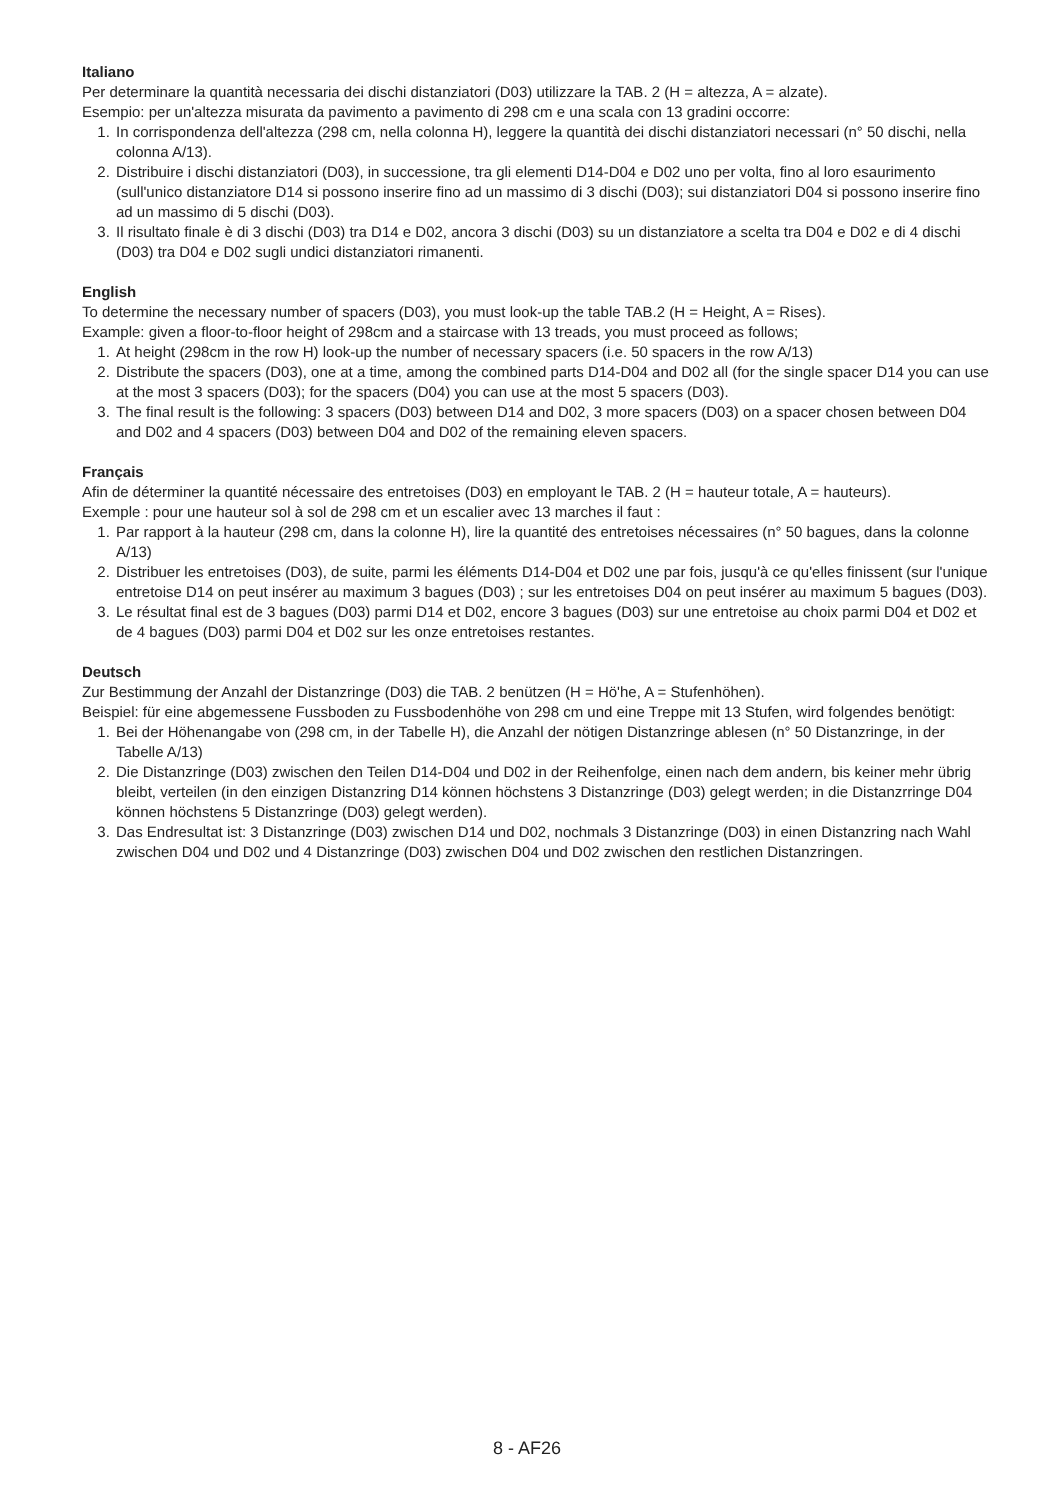Italiano
Per determinare la quantità necessaria dei dischi distanziatori (D03) utilizzare la TAB. 2 (H = altezza, A = alzate).
Esempio: per un'altezza misurata da pavimento a pavimento di 298 cm e una scala con 13 gradini occorre:
1. In corrispondenza dell'altezza (298 cm, nella colonna H), leggere la quantità dei dischi distanziatori necessari (n° 50 dischi, nella colonna A/13).
2. Distribuire i dischi distanziatori (D03), in successione, tra gli elementi D14-D04 e D02 uno per volta, fino al loro esaurimento (sull'unico distanziatore D14 si possono inserire fino ad un massimo di 3 dischi (D03); sui distanziatori D04 si possono inserire fino ad un massimo di 5 dischi (D03).
3. Il risultato finale è di 3 dischi (D03) tra D14 e D02, ancora 3 dischi (D03) su un distanziatore a scelta tra D04 e D02 e di 4 dischi (D03) tra D04 e D02 sugli undici distanziatori rimanenti.
English
To determine the necessary number of spacers (D03), you must look-up the table TAB.2 (H = Height, A = Rises).
Example: given a floor-to-floor height of 298cm and a staircase with 13 treads, you must proceed as follows;
1. At height (298cm in the row H) look-up the number of necessary spacers (i.e. 50 spacers in the row A/13)
2. Distribute the spacers (D03), one at a time, among the combined parts D14-D04 and D02 all (for the single spacer D14 you can use at the most 3 spacers (D03); for the spacers (D04) you can use at the most 5 spacers (D03).
3. The final result is the following: 3 spacers (D03) between D14 and D02, 3 more spacers (D03) on a spacer chosen between D04 and D02 and 4 spacers (D03) between D04 and D02 of the remaining eleven spacers.
Français
Afin de déterminer la quantité nécessaire des entretoises (D03) en employant le TAB. 2 (H = hauteur totale, A = hauteurs).
Exemple : pour une hauteur sol à sol de 298 cm et un escalier avec 13 marches il faut :
1. Par rapport à la hauteur (298 cm, dans la colonne H), lire la quantité des entretoises nécessaires (n° 50 bagues, dans la colonne A/13)
2. Distribuer les entretoises (D03), de suite, parmi les éléments D14-D04 et D02 une par fois, jusqu'à ce qu'elles finissent (sur l'unique entretoise D14 on peut insérer au maximum 3 bagues (D03) ; sur les entretoises D04 on peut insérer au maximum 5 bagues (D03).
3. Le résultat final est de 3 bagues (D03) parmi D14 et D02, encore 3 bagues (D03) sur une entretoise au choix parmi D04 et D02 et de 4 bagues (D03) parmi D04 et D02 sur les onze entretoises restantes.
Deutsch
Zur Bestimmung der Anzahl der Distanzringe (D03) die TAB. 2 benützen (H = Hö'he, A = Stufenhöhen).
Beispiel: für eine abgemessene Fussboden zu Fussbodenhöhe von 298 cm und eine Treppe mit 13 Stufen, wird folgendes benötigt:
1. Bei der Höhenangabe von (298 cm, in der Tabelle H), die Anzahl der nötigen Distanzringe ablesen (n° 50 Distanzringe, in der Tabelle A/13)
2. Die Distanzringe (D03) zwischen den Teilen D14-D04 und D02 in der Reihenfolge, einen nach dem andern, bis keiner mehr übrig bleibt, verteilen (in den einzigen Distanzring D14 können höchstens 3 Distanzringe (D03) gelegt werden; in die Distanzrringe D04 können höchstens 5 Distanzringe (D03) gelegt werden).
3. Das Endresultat ist: 3 Distanzringe (D03) zwischen D14 und D02, nochmals 3 Distanzringe (D03) in einen Distanzring nach Wahl zwischen D04 und D02 und 4 Distanzringe (D03) zwischen D04 und D02 zwischen den restlichen Distanzringen.
8 - AF26